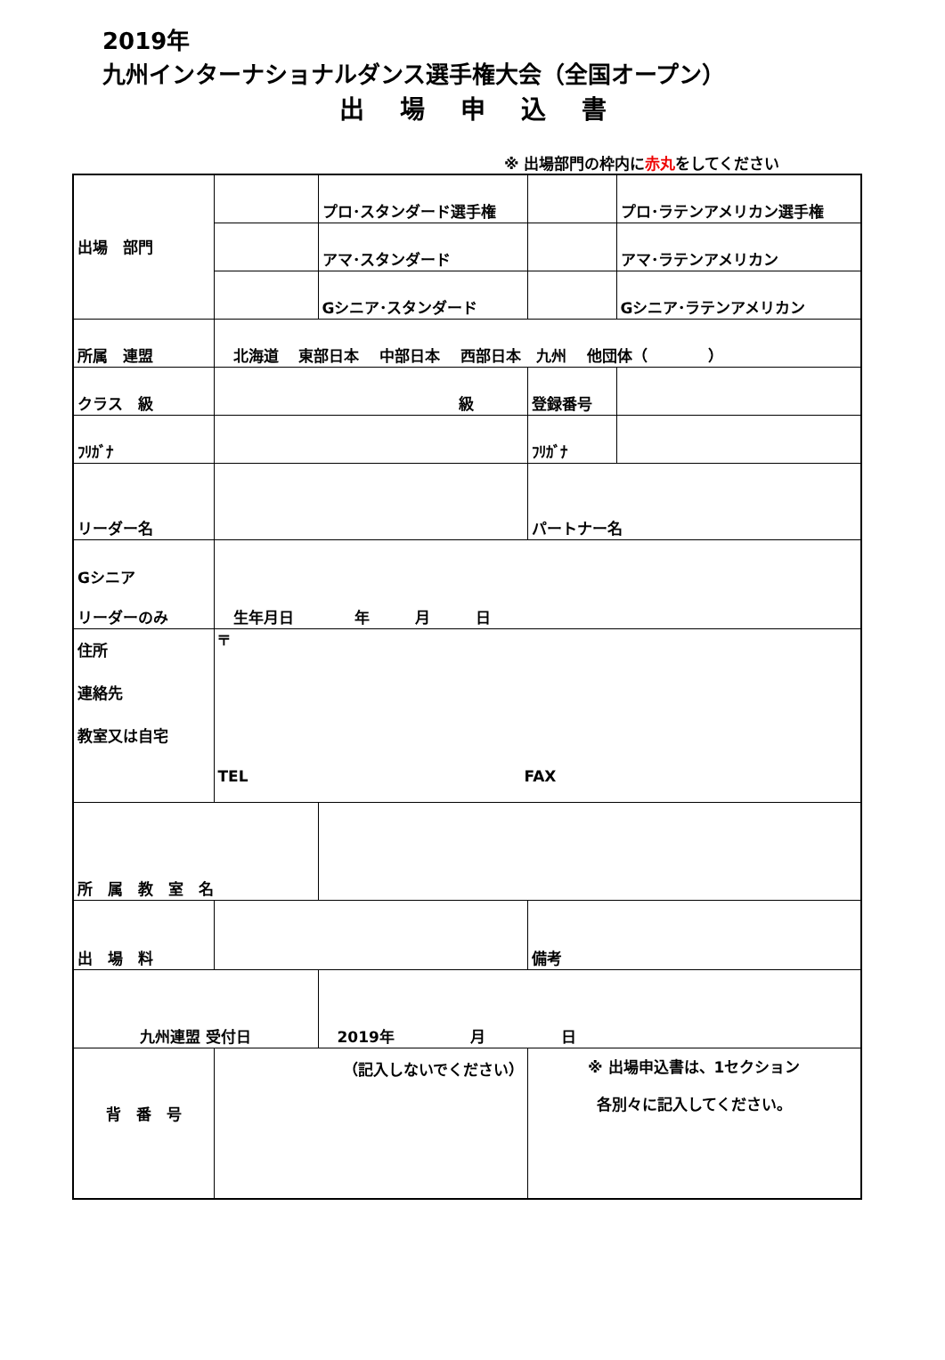2019年
九州インターナショナルダンス選手権大会（全国オープン）
出場申込書
※ 出場部門の枠内に赤丸をしてください
| 出場 部門 | | プロ･スタンダード選手権 | | プロ･ラテンアメリカン選手権 |
| | | アマ･スタンダード | | アマ･ラテンアメリカン |
| | | Gシニア･スタンダード | | Gシニア･ラテンアメリカン |
| 所属 連盟 | 北海道 東部日本 中部日本 西部日本 九州 他団体（ ） | | | |
| クラス 級 | 級 | | 登録番号 | |
| ﾌﾘｶﾞﾅ | | | ﾌﾘｶﾞﾅ | |
| リーダー名 | | | パートナー名 | |
| Gシニア リーダーのみ | 生年月日 年 月 日 | | | |
| 住所 連絡先 教室又は自宅 | 〒 TEL FAX | | | |
| 所 属 教 室 名 | | | | |
| 出 場 料 | | | 備考 | |
| 九州連盟 受付日 | | 2019年 月 日 | | |
| 背 番 号 | （記入しないでください） | | ※ 出場申込書は、1セクション 各別々に記入してください。 | |